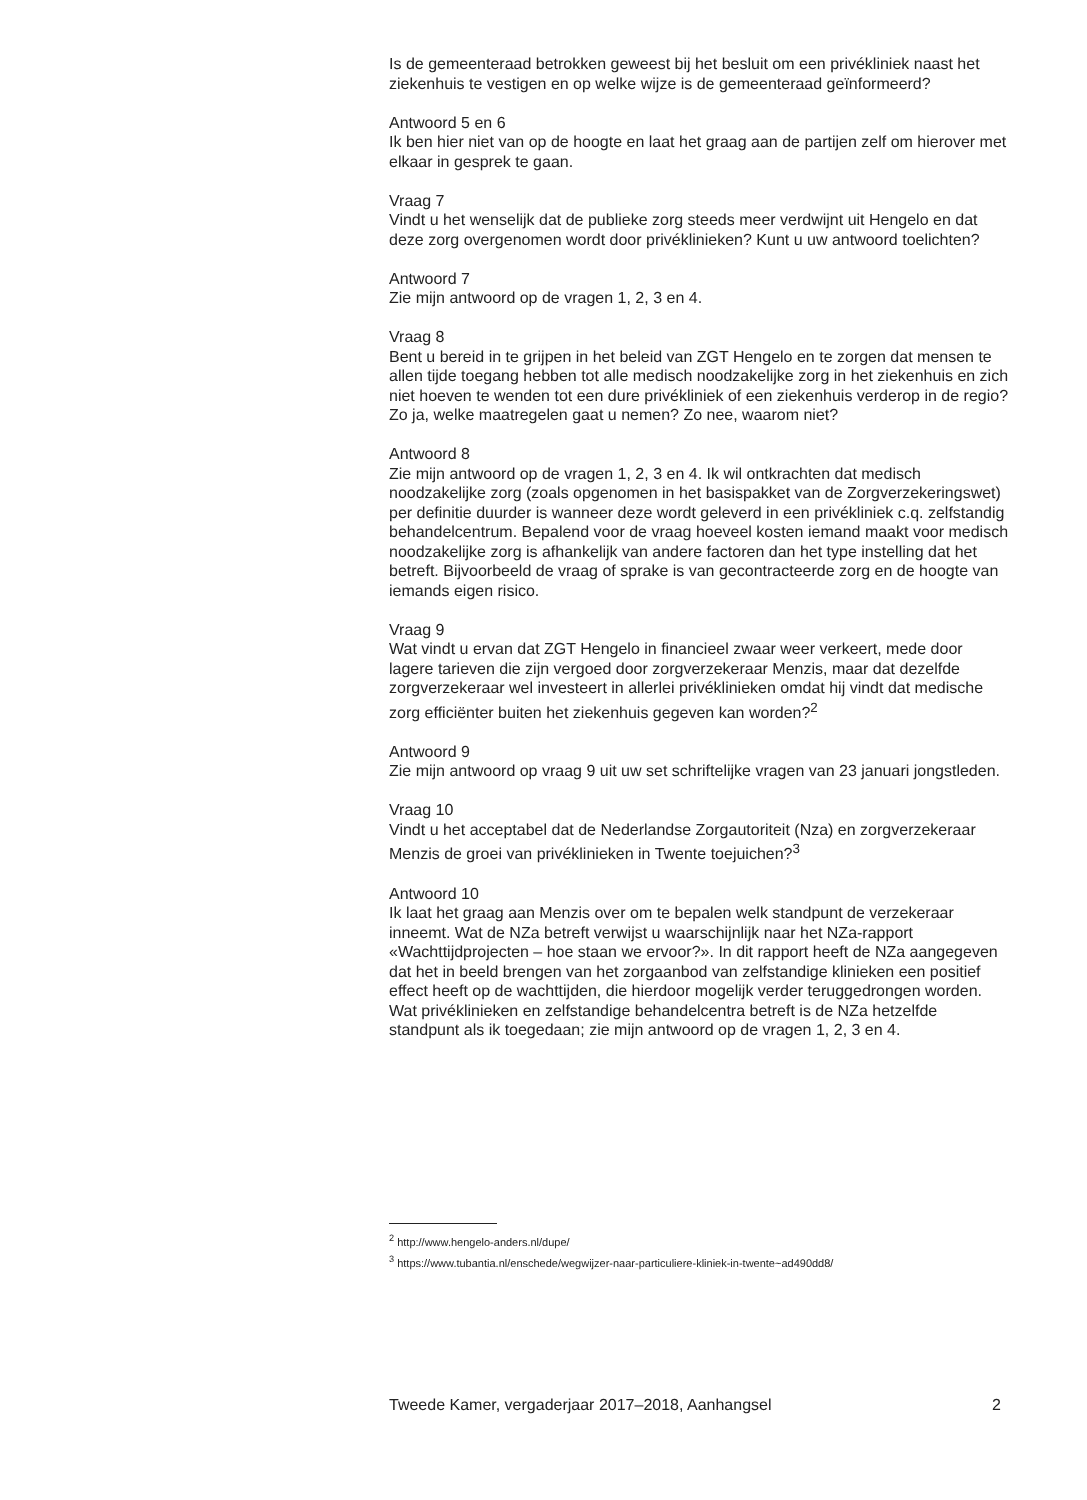Is de gemeenteraad betrokken geweest bij het besluit om een privékliniek naast het ziekenhuis te vestigen en op welke wijze is de gemeenteraad geïnformeerd?
Antwoord 5 en 6
Ik ben hier niet van op de hoogte en laat het graag aan de partijen zelf om hierover met elkaar in gesprek te gaan.
Vraag 7
Vindt u het wenselijk dat de publieke zorg steeds meer verdwijnt uit Hengelo en dat deze zorg overgenomen wordt door privéklinieken? Kunt u uw antwoord toelichten?
Antwoord 7
Zie mijn antwoord op de vragen 1, 2, 3 en 4.
Vraag 8
Bent u bereid in te grijpen in het beleid van ZGT Hengelo en te zorgen dat mensen te allen tijde toegang hebben tot alle medisch noodzakelijke zorg in het ziekenhuis en zich niet hoeven te wenden tot een dure privékliniek of een ziekenhuis verderop in de regio? Zo ja, welke maatregelen gaat u nemen? Zo nee, waarom niet?
Antwoord 8
Zie mijn antwoord op de vragen 1, 2, 3 en 4. Ik wil ontkrachten dat medisch noodzakelijke zorg (zoals opgenomen in het basispakket van de Zorgverzekeringswet) per definitie duurder is wanneer deze wordt geleverd in een privékliniek c.q. zelfstandig behandelcentrum. Bepalend voor de vraag hoeveel kosten iemand maakt voor medisch noodzakelijke zorg is afhankelijk van andere factoren dan het type instelling dat het betreft. Bijvoorbeeld de vraag of sprake is van gecontracteerde zorg en de hoogte van iemands eigen risico.
Vraag 9
Wat vindt u ervan dat ZGT Hengelo in financieel zwaar weer verkeert, mede door lagere tarieven die zijn vergoed door zorgverzekeraar Menzis, maar dat dezelfde zorgverzekeraar wel investeert in allerlei privéklinieken omdat hij vindt dat medische zorg efficiënter buiten het ziekenhuis gegeven kan worden?<sup>2</sup>
Antwoord 9
Zie mijn antwoord op vraag 9 uit uw set schriftelijke vragen van 23 januari jongstleden.
Vraag 10
Vindt u het acceptabel dat de Nederlandse Zorgautoriteit (Nza) en zorgverzekeraar Menzis de groei van privéklinieken in Twente toejuichen?<sup>3</sup>
Antwoord 10
Ik laat het graag aan Menzis over om te bepalen welk standpunt de verzekeraar inneemt. Wat de NZa betreft verwijst u waarschijnlijk naar het NZa-rapport «Wachttijdprojecten – hoe staan we ervoor?». In dit rapport heeft de NZa aangegeven dat het in beeld brengen van het zorgaanbod van zelfstandige klinieken een positief effect heeft op de wachttijden, die hierdoor mogelijk verder teruggedrongen worden. Wat privéklinieken en zelfstandige behandelcentra betreft is de NZa hetzelfde standpunt als ik toegedaan; zie mijn antwoord op de vragen 1, 2, 3 en 4.
<sup>2</sup> http://www.hengelo-anders.nl/dupe/
<sup>3</sup> https://www.tubantia.nl/enschede/wegwijzer-naar-particuliere-kliniek-in-twente~ad490dd8/
Tweede Kamer, vergaderjaar 2017–2018, Aanhangsel 2